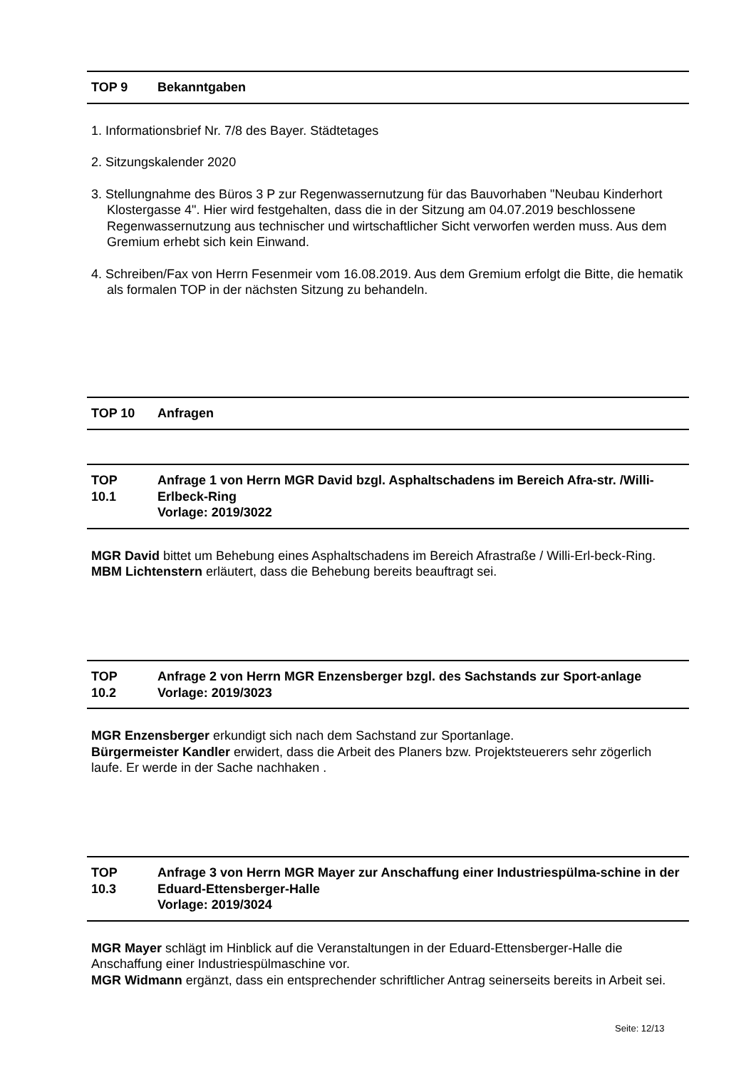TOP 9 Bekanntgaben
1. Informationsbrief Nr. 7/8 des Bayer. Städtetages
2. Sitzungskalender 2020
3. Stellungnahme des Büros 3 P zur Regenwassernutzung für das Bauvorhaben "Neubau Kinderhort Klostergasse 4". Hier wird festgehalten, dass die in der Sitzung am 04.07.2019 beschlossene Regenwassernutzung aus technischer und wirtschaftlicher Sicht verworfen werden muss. Aus dem Gremium erhebt sich kein Einwand.
4. Schreiben/Fax von Herrn Fesenmeir vom 16.08.2019. Aus dem Gremium erfolgt die Bitte, die hematik als formalen TOP in der nächsten Sitzung zu behandeln.
TOP 10 Anfragen
TOP
10.1 Anfrage 1 von Herrn MGR David bzgl. Asphaltschadens im Bereich Afra-str. /Willi-Erlbeck-Ring
Vorlage: 2019/3022
MGR David bittet um Behebung eines Asphaltschadens im Bereich Afrastraße / Willi-Erl-beck-Ring.
MBM Lichtenstern erläutert, dass die Behebung bereits beauftragt sei.
TOP
10.2 Anfrage 2 von Herrn MGR Enzensberger bzgl. des Sachstands zur Sport-anlage
Vorlage: 2019/3023
MGR Enzensberger erkundigt sich nach dem Sachstand zur Sportanlage.
Bürgermeister Kandler erwidert, dass die Arbeit des Planers bzw. Projektsteuerers sehr zögerlich laufe. Er werde in der Sache nachhaken .
TOP
10.3 Anfrage 3 von Herrn MGR Mayer zur Anschaffung einer Industriespülma-schine in der Eduard-Ettensberger-Halle
Vorlage: 2019/3024
MGR Mayer schlägt im Hinblick auf die Veranstaltungen in der Eduard-Ettensberger-Halle die Anschaffung einer Industriespülmaschine vor.
MGR Widmann ergänzt, dass ein entsprechender schriftlicher Antrag seinerseits bereits in Arbeit sei.
Seite: 12/13